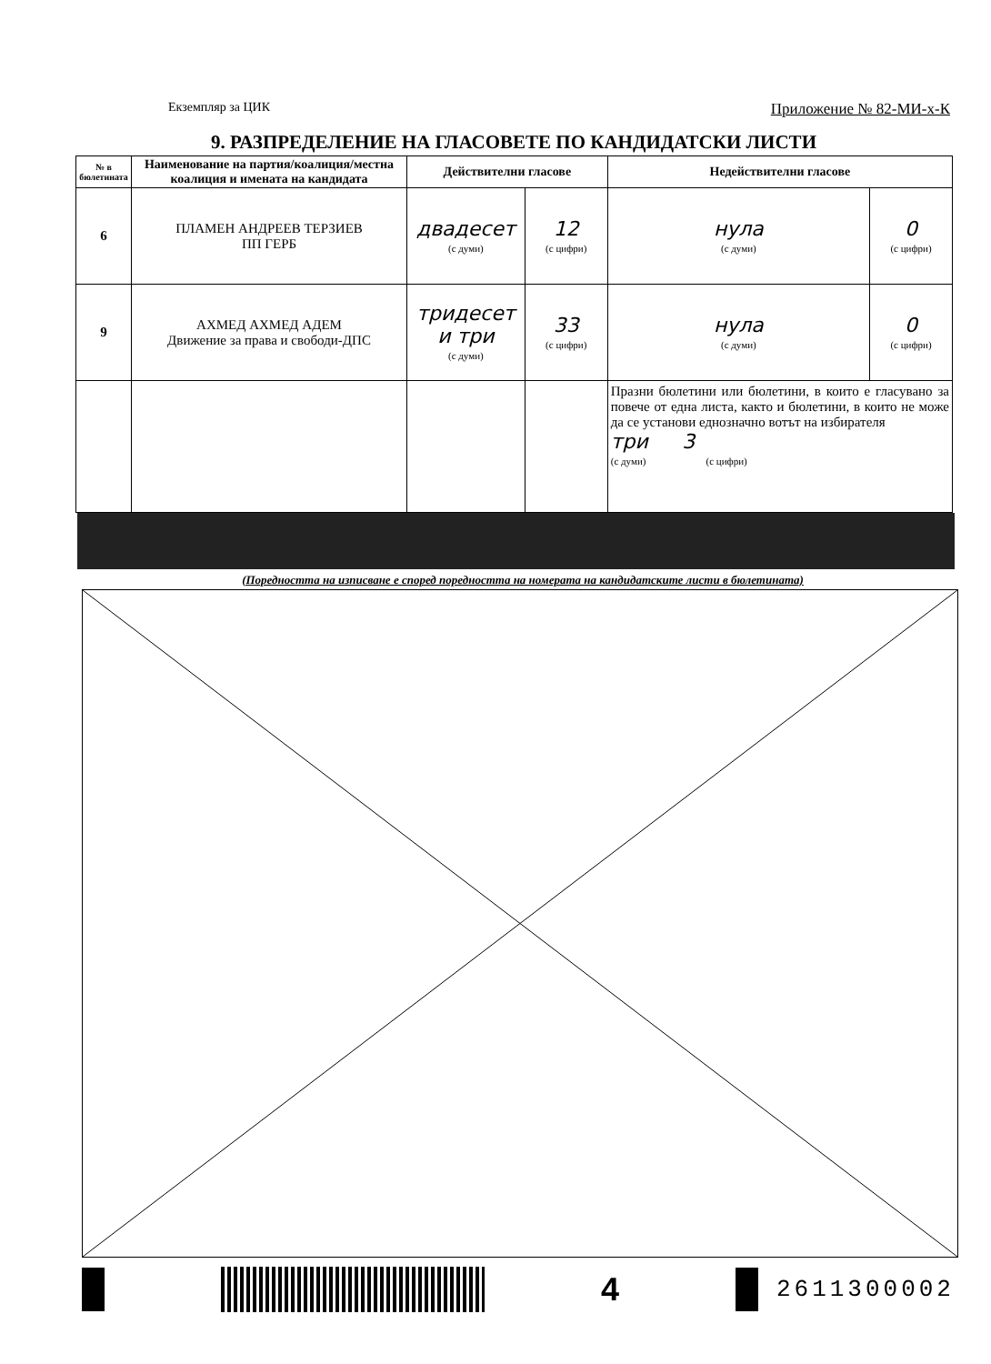Екземпляр за ЦИК Приложение № 82-МИ-х-К
9. РАЗПРЕДЕЛЕНИЕ НА ГЛАСОВЕТЕ ПО КАНДИДАТСКИ ЛИСТИ
| № в бюлетината | Наименование на партия/коалиция/местна коалиция и имената на кандидата | Действителни гласове | | Недействителни гласове | |
| --- | --- | --- | --- | --- | --- |
| 6 | ПЛАМЕН АНДРЕЕВ ТЕРЗИЕВ ПП ГЕРБ | двадесет (с думи) | 12 (с цифри) | нула (с думи) | 0 (с цифри) |
| 9 | АХМЕД АХМЕД АДЕМ Движение за права и свободи-ДПС | тридесет и три (с думи) | 33 (с цифри) | нула (с думи) | 0 (с цифри) |
| | | | | Празни бюлетини или бюлетини, в които е гласувано за повече от една листа, както и бюлетини, в които не може да се установи еднозначно вотът на избирателя три 3 (с думи) (с цифри) | |
(Поредността на изписване е според поредността на номерата на кандидатските листи в бюлетината)
4
2611300002